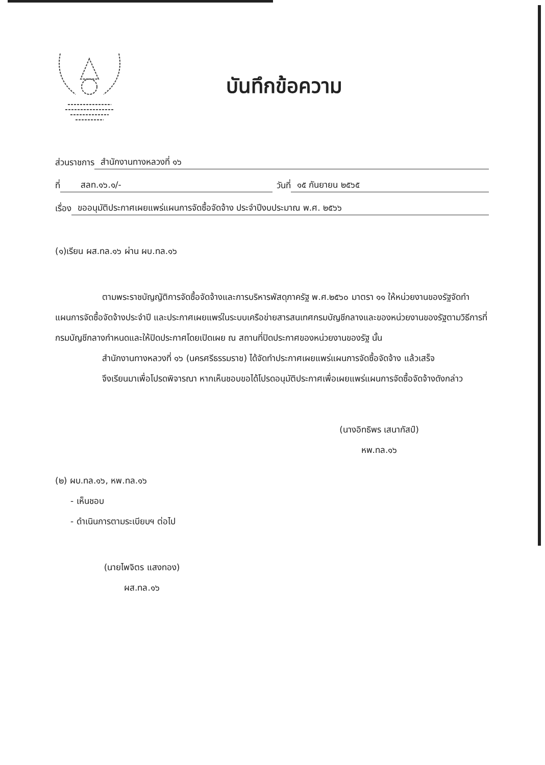บันทึกข้อความ
ส่วนราชการ สำนักงานทางหลวงที่ ๑๖
ที่ สลท.๑๖.๑/- วันที่ ๑๕ กันยายน ๒๕๖๕
เรื่อง ขออนุมัติประกาศเผยแพร่แผนการจัดซื้อจัดจ้าง ประจำปีงบประมาณ พ.ศ. ๒๕๖๖
(๑)เรียน ผส.ทล.๑๖ ผ่าน ผบ.ทล.๑๖
ตามพระราชบัญญัติการจัดซื้อจัดจ้างและการบริหารพัสดุภาครัฐ พ.ศ.๒๕๖๐ มาตรา ๑๑ ให้หน่วยงานของรัฐจัดทำแผนการจัดซื้อจัดจ้างประจำปี และประกาศเผยแพร่ในระบบเครือข่ายสารสนเทศกรมบัญชีกลางและของหน่วยงานของรัฐตามวิธีการที่กรมบัญชีกลางกำหนดและให้ปิดประกาศโดยเปิดเผย ณ สถานที่ปิดประกาศของหน่วยงานของรัฐ นั้น
สำนักงานทางหลวงที่ ๑๖ (นครศรีธรรมราช) ได้จัดทำประกาศเผยแพร่แผนการจัดซื้อจัดจ้าง แล้วเสร็จ
จึงเรียนมาเพื่อโปรดพิจารณา หากเห็นชอบขอได้โปรดอนุมัติประกาศเพื่อเผยแพร่แผนการจัดซื้อจัดจ้างดังกล่าว
(นางอิทธิพร เสนากัสป์)
หพ.ทล.๑๖
(๒) ผบ.ทล.๑๖, หพ.ทล.๑๖
- เห็นชอบ
- ดำเนินการตามระเบียบฯ ต่อไป
(นายไพจิตร แสงทอง)
ผส.ทล.๑๖